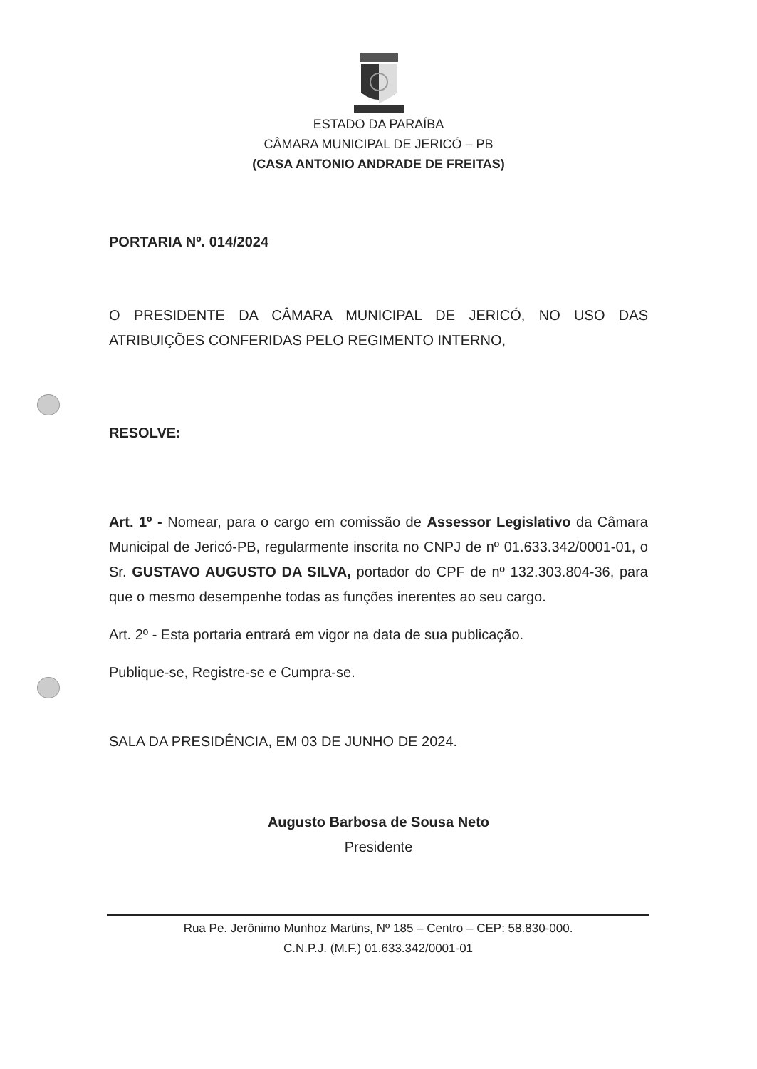ESTADO DA PARAÍBA
CÂMARA MUNICIPAL DE JERICÓ – PB
(CASA ANTONIO ANDRADE DE FREITAS)
PORTARIA Nº. 014/2024
O PRESIDENTE DA CÂMARA MUNICIPAL DE JERICÓ, NO USO DAS ATRIBUIÇÕES CONFERIDAS PELO REGIMENTO INTERNO,
RESOLVE:
Art. 1º - Nomear, para o cargo em comissão de Assessor Legislativo da Câmara Municipal de Jericó-PB, regularmente inscrita no CNPJ de nº 01.633.342/0001-01, o Sr. GUSTAVO AUGUSTO DA SILVA, portador do CPF de nº 132.303.804-36, para que o mesmo desempenhe todas as funções inerentes ao seu cargo.
Art. 2º - Esta portaria entrará em vigor na data de sua publicação.
Publique-se, Registre-se e Cumpra-se.
SALA DA PRESIDÊNCIA, EM 03 DE JUNHO DE 2024.
Augusto Barbosa de Sousa Neto
Presidente
Rua Pe. Jerônimo Munhoz Martins, Nº 185 – Centro – CEP: 58.830-000.
C.N.P.J. (M.F.) 01.633.342/0001-01